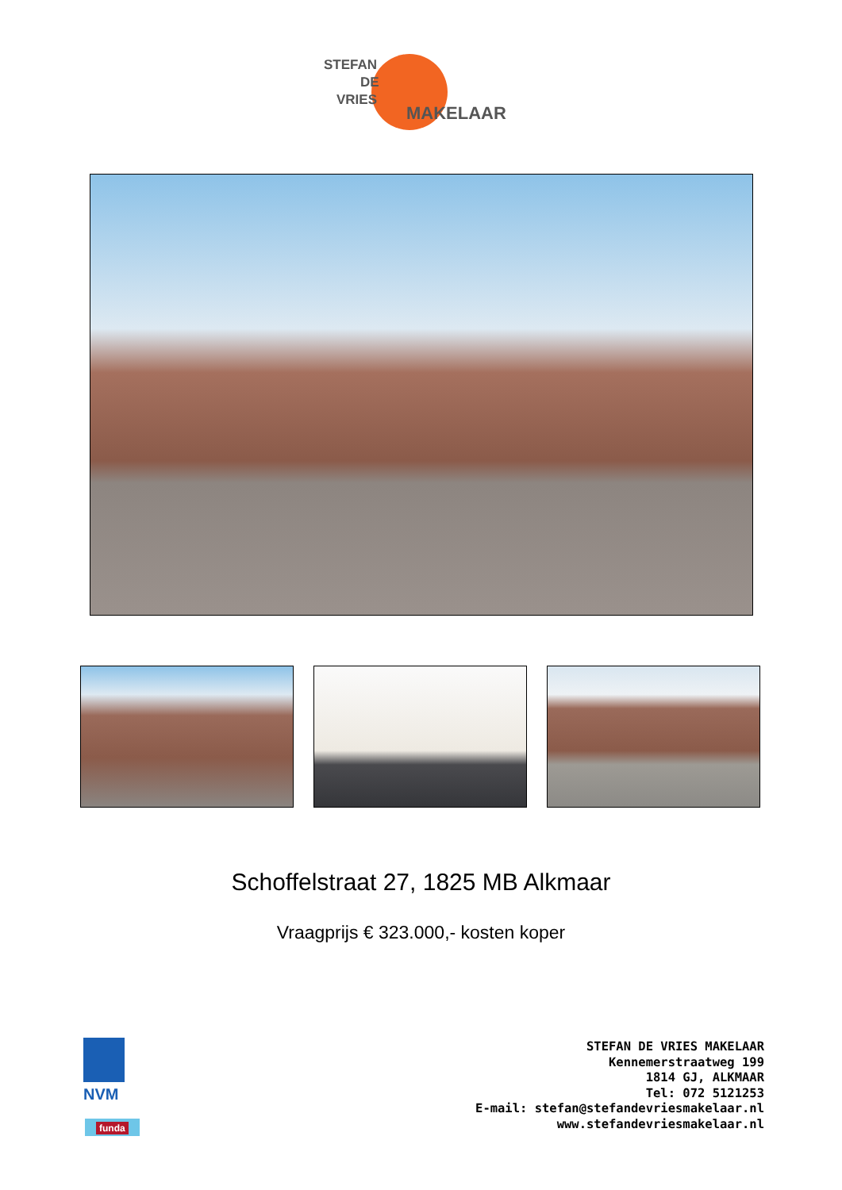STEFAN
DE
VRIES
MAKELAAR
Schoffelstraat 27, 1825 MB Alkmaar
Vraagprijs € 323.000,- kosten koper
NVM
funda
STEFAN DE VRIES MAKELAAR
Kennemerstraatweg 199
1814 GJ, ALKMAAR
Tel: 072 5121253
E-mail: stefan@stefandevriesmakelaar.nl
www.stefandevriesmakelaar.nl